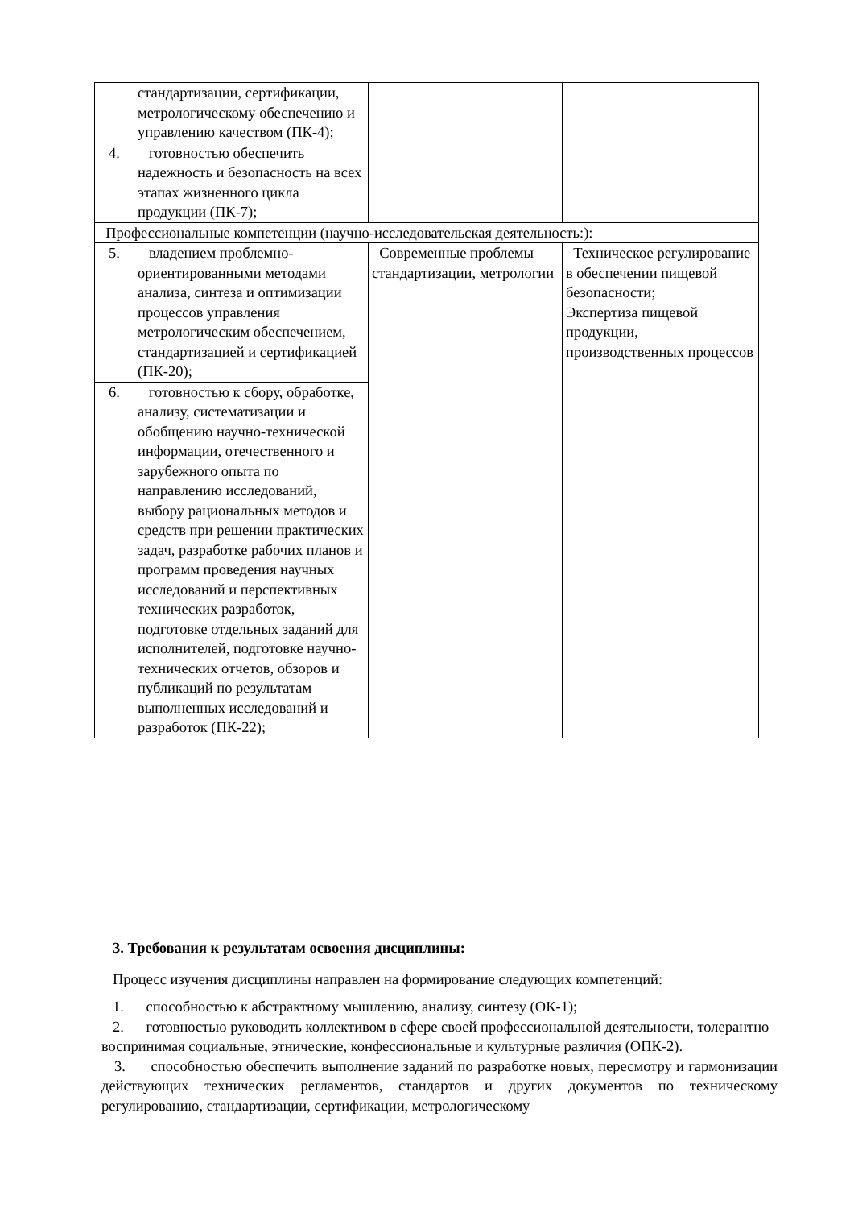| | стандартизации, сертификации, метрологическому обеспечению и управлению качеством (ПК-4); | | |
| 4. | готовностью обеспечить надежность и безопасность на всех этапах жизненного цикла продукции (ПК-7); | | |
| Профессиональные компетенции (научно-исследовательская деятельность:): | | | |
| 5. | владением проблемно-ориентированными методами анализа, синтеза и оптимизации процессов управления метрологическим обеспечением, стандартизацией и сертификацией (ПК-20); | Современные проблемы стандартизации, метрологии | Техническое регулирование в обеспечении пищевой безопасности; Экспертиза пищевой продукции, производственных процессов |
| 6. | готовностью к сбору, обработке, анализу, систематизации и обобщению научно-технической информации, отечественного и зарубежного опыта по направлению исследований, выбору рациональных методов и средств при решении практических задач, разработке рабочих планов и программ проведения научных исследований и перспективных технических разработок, подготовке отдельных заданий для исполнителей, подготовке научно-технических отчетов, обзоров и публикаций по результатам выполненных исследований и разработок (ПК-22); | | |
3. Требования к результатам освоения дисциплины:
Процесс изучения дисциплины направлен на формирование следующих компетенций:
1. способностью к абстрактному мышлению, анализу, синтезу (ОК-1);
2. готовностью руководить коллективом в сфере своей профессиональной деятельности, толерантно воспринимая социальные, этнические, конфессиональные и культурные различия (ОПК-2).
3. способностью обеспечить выполнение заданий по разработке новых, пересмотру и гармонизации действующих технических регламентов, стандартов и других документов по техническому регулированию, стандартизации, сертификации, метрологическому